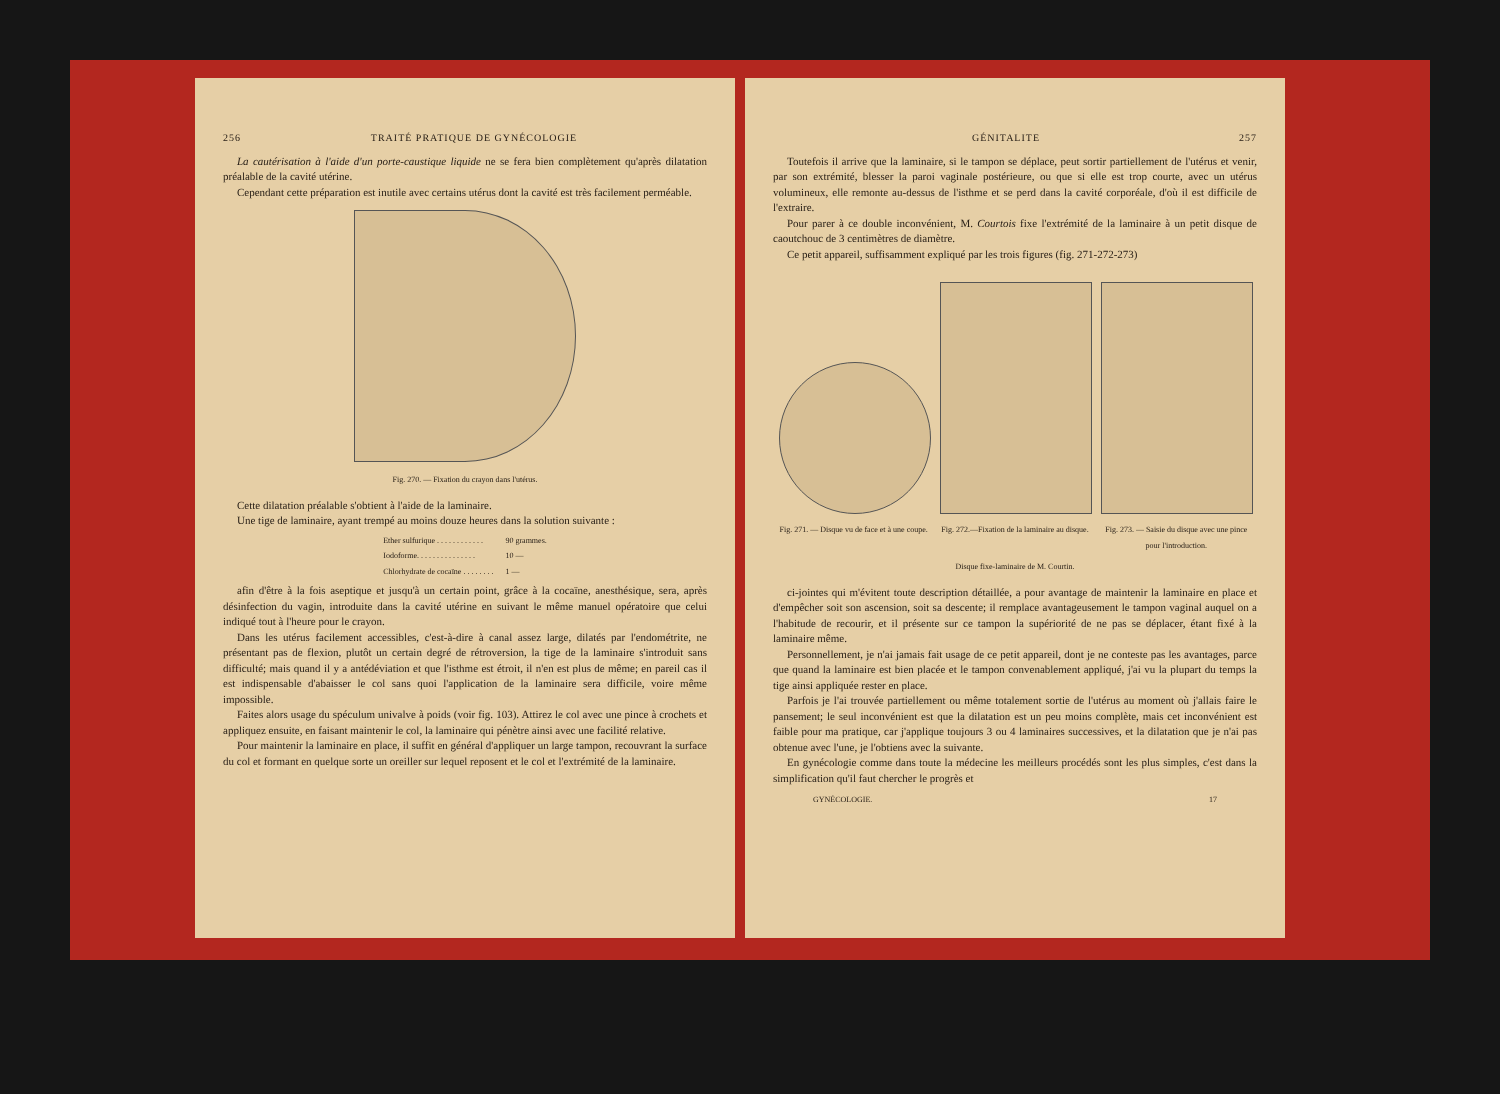256 TRAITÉ PRATIQUE DE GYNÉCOLOGIE
La cautérisation à l'aide d'un porte-caustique liquide ne se fera bien complètement qu'après dilatation préalable de la cavité utérine.
Cependant cette préparation est inutile avec certains utérus dont la cavité est très facilement perméable.
Fig. 270. — Fixation du crayon dans l'utérus.
Cette dilatation préalable s'obtient à l'aide de la laminaire.
Une tige de laminaire, ayant trempé au moins douze heures dans la solution suivante :
| Ether sulfurique . . . . . . . . . . . . | 90 grammes. |
| Iodoforme. . . . . . . . . . . . . . . | 10 — |
| Chlorhydrate de cocaïne . . . . . . . . | 1 — |
afin d'être à la fois aseptique et jusqu'à un certain point, grâce à la cocaïne, anesthésique, sera, après désinfection du vagin, introduite dans la cavité utérine en suivant le même manuel opératoire que celui indiqué tout à l'heure pour le crayon.
Dans les utérus facilement accessibles, c'est-à-dire à canal assez large, dilatés par l'endométrite, ne présentant pas de flexion, plutôt un certain degré de rétroversion, la tige de la laminaire s'introduit sans difficulté; mais quand il y a antédéviation et que l'isthme est étroit, il n'en est plus de même; en pareil cas il est indispensable d'abaisser le col sans quoi l'application de la laminaire sera difficile, voire même impossible.
Faites alors usage du spéculum univalve à poids (voir fig. 103). Attirez le col avec une pince à crochets et appliquez ensuite, en faisant maintenir le col, la laminaire qui pénètre ainsi avec une facilité relative.
Pour maintenir la laminaire en place, il suffit en général d'appliquer un large tampon, recouvrant la surface du col et formant en quelque sorte un oreiller sur lequel reposent et le col et l'extrémité de la laminaire.
GÉNITALITE 257
Toutefois il arrive que la laminaire, si le tampon se déplace, peut sortir partiellement de l'utérus et venir, par son extrémité, blesser la paroi vaginale postérieure, ou que si elle est trop courte, avec un utérus volumineux, elle remonte au-dessus de l'isthme et se perd dans la cavité corporéale, d'où il est difficile de l'extraire.
Pour parer à ce double inconvénient, M. Courtois fixe l'extrémité de la laminaire à un petit disque de caoutchouc de 3 centimètres de diamètre.
Ce petit appareil, suffisamment expliqué par les trois figures (fig. 271-272-273)
Fig. 271. — Disque vu de face et à une coupe.
Fig. 272.—Fixation de la laminaire au disque.
Fig. 273. — Saisie du disque avec une pince pour l'introduction.
Disque fixe-laminaire de M. Courtin.
ci-jointes qui m'évitent toute description détaillée, a pour avantage de maintenir la laminaire en place et d'empêcher soit son ascension, soit sa descente; il remplace avantageusement le tampon vaginal auquel on a l'habitude de recourir, et il présente sur ce tampon la supériorité de ne pas se déplacer, étant fixé à la laminaire même.
Personnellement, je n'ai jamais fait usage de ce petit appareil, dont je ne conteste pas les avantages, parce que quand la laminaire est bien placée et le tampon convenablement appliqué, j'ai vu la plupart du temps la tige ainsi appliquée rester en place.
Parfois je l'ai trouvée partiellement ou même totalement sortie de l'utérus au moment où j'allais faire le pansement; le seul inconvénient est que la dilatation est un peu moins complète, mais cet inconvénient est faible pour ma pratique, car j'applique toujours 3 ou 4 laminaires successives, et la dilatation que je n'ai pas obtenue avec l'une, je l'obtiens avec la suivante.
En gynécologie comme dans toute la médecine les meilleurs procédés sont les plus simples, c'est dans la simplification qu'il faut chercher le progrès et
GYNÉCOLOGIE. 17